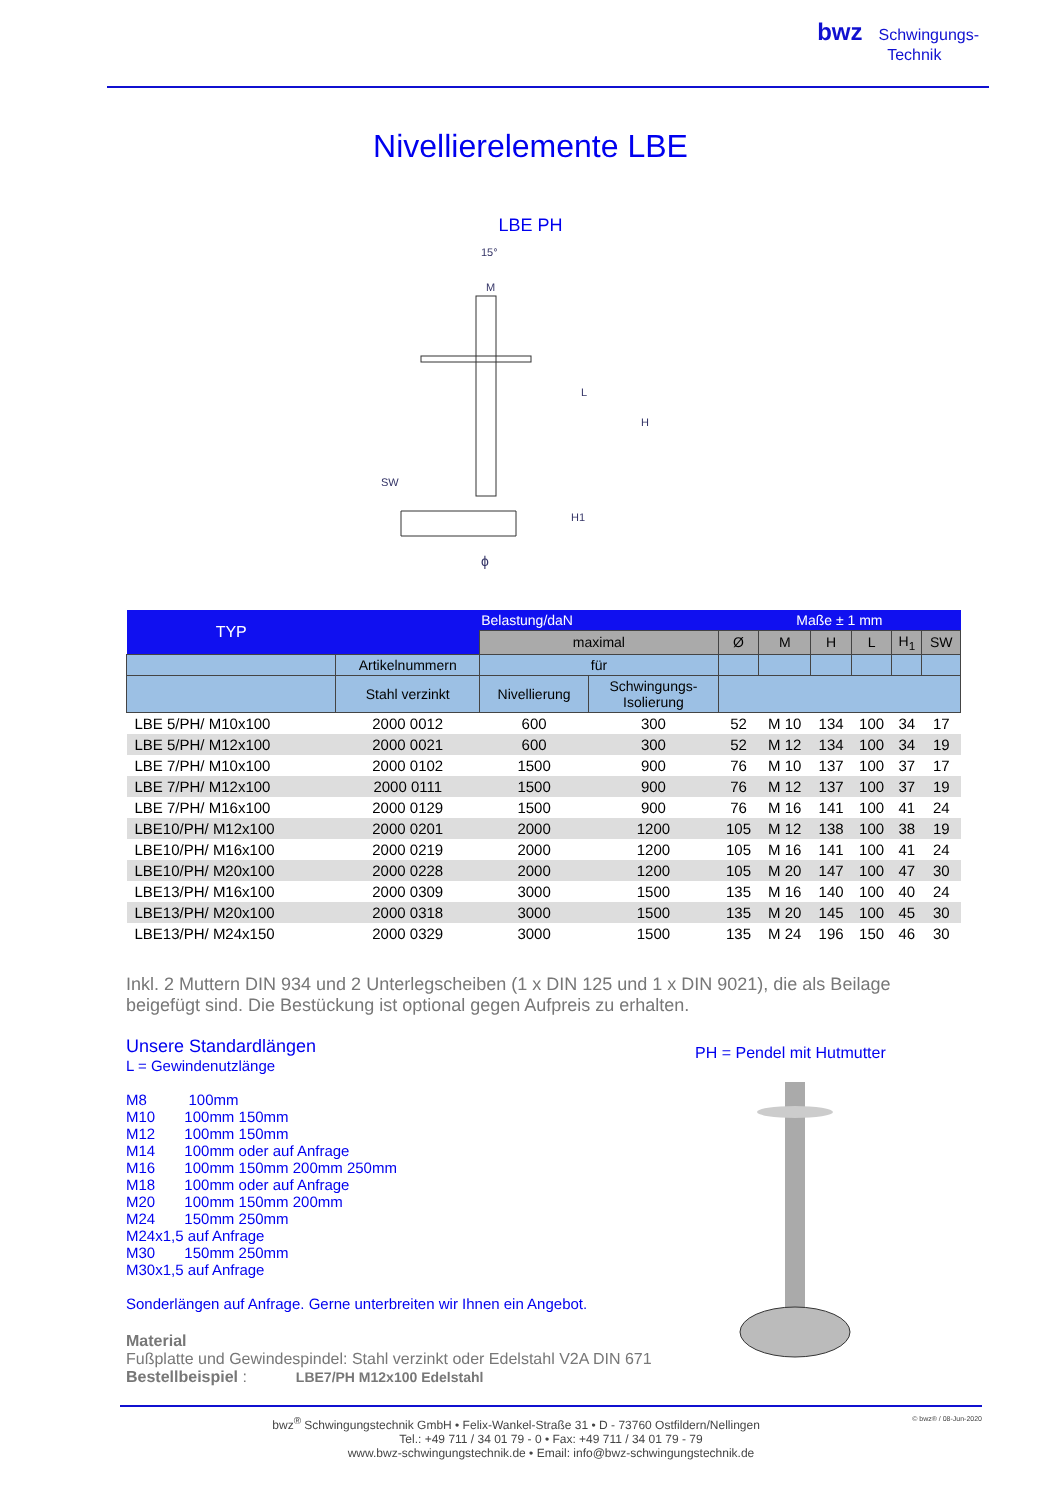bwz Schwingungs-
Technik
Nivellierelemente LBE
LBE PH
15°
M
L
H
SW
H1
ϕ
| TYP | Belastung/daN | | | Maße ± 1 mm | | | | | |
| --- | --- | --- | --- | --- | --- | --- | --- | --- | --- |
| | | maximal | | Ø | M | H | L | H<sub>1</sub> | SW |
| | Artikelnummern | für | | | | | | | |
| | Stahl verzinkt | Nivellierung | Schwingungs- Isolierung | | | | | | |
| LBE 5/PH/ M10x100 | 2000 0012 | 600 | 300 | 52 | M 10 | 134 | 100 | 34 | 17 |
| LBE 5/PH/ M12x100 | 2000 0021 | 600 | 300 | 52 | M 12 | 134 | 100 | 34 | 19 |
| LBE 7/PH/ M10x100 | 2000 0102 | 1500 | 900 | 76 | M 10 | 137 | 100 | 37 | 17 |
| LBE 7/PH/ M12x100 | 2000 0111 | 1500 | 900 | 76 | M 12 | 137 | 100 | 37 | 19 |
| LBE 7/PH/ M16x100 | 2000 0129 | 1500 | 900 | 76 | M 16 | 141 | 100 | 41 | 24 |
| LBE10/PH/ M12x100 | 2000 0201 | 2000 | 1200 | 105 | M 12 | 138 | 100 | 38 | 19 |
| LBE10/PH/ M16x100 | 2000 0219 | 2000 | 1200 | 105 | M 16 | 141 | 100 | 41 | 24 |
| LBE10/PH/ M20x100 | 2000 0228 | 2000 | 1200 | 105 | M 20 | 147 | 100 | 47 | 30 |
| LBE13/PH/ M16x100 | 2000 0309 | 3000 | 1500 | 135 | M 16 | 140 | 100 | 40 | 24 |
| LBE13/PH/ M20x100 | 2000 0318 | 3000 | 1500 | 135 | M 20 | 145 | 100 | 45 | 30 |
| LBE13/PH/ M24x150 | 2000 0329 | 3000 | 1500 | 135 | M 24 | 196 | 150 | 46 | 30 |
Inkl. 2 Muttern DIN 934 und 2 Unterlegscheiben (1 x DIN 125 und 1 x DIN 9021), die als Beilage beigefügt sind. Die Bestückung ist optional gegen Aufpreis zu erhalten.
Unsere Standardlängen
L = Gewindenutzlänge
M8 100mm
M10 100mm 150mm
M12 100mm 150mm
M14 100mm oder auf Anfrage
M16 100mm 150mm 200mm 250mm
M18 100mm oder auf Anfrage
M20 100mm 150mm 200mm
M24 150mm 250mm
M24x1,5 auf Anfrage
M30 150mm 250mm
M30x1,5 auf Anfrage
Sonderlängen auf Anfrage. Gerne unterbreiten wir Ihnen ein Angebot.
Material
Fußplatte und Gewindespindel: Stahl verzinkt oder Edelstahl V2A DIN 671
Bestellbeispiel : LBE7/PH M12x100 Edelstahl
PH = Pendel mit Hutmutter
bwz<sup>®</sup> Schwingungstechnik GmbH • Felix-Wankel-Straße 31 • D - 73760 Ostfildern/Nellingen © bwz® / 08-Jun-2020
Tel.: +49 711 / 34 01 79 - 0 • Fax: +49 711 / 34 01 79 - 79
www.bwz-schwingungstechnik.de • Email: info@bwz-schwingungstechnik.de